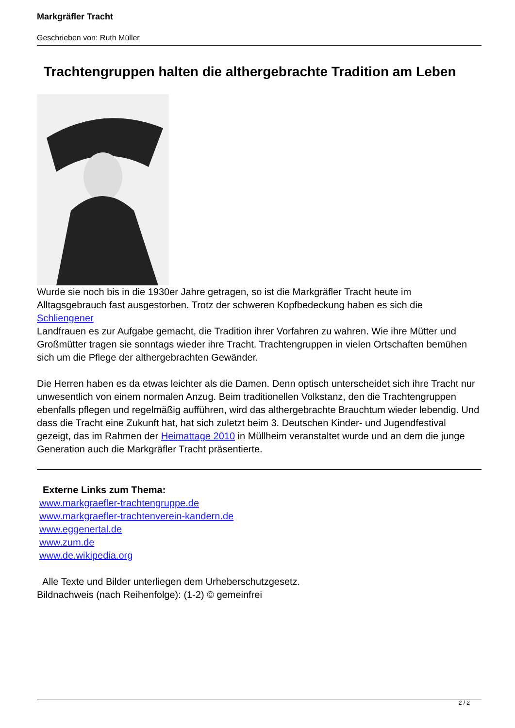Markgräfler Tracht
Geschrieben von: Ruth Müller
Trachtengruppen halten die althergebrachte Tradition am Leben
Wurde sie noch bis in die 1930er Jahre getragen, so ist die Markgräfler Tracht heute im Alltagsgebrauch fast ausgestorben. Trotz der schweren Kopfbedeckung haben es sich die Schliengener
Landfrauen es zur Aufgabe gemacht, die Tradition ihrer Vorfahren zu wahren. Wie ihre Mütter und Großmütter tragen sie sonntags wieder ihre Tracht. Trachtengruppen in vielen Ortschaften bemühen sich um die Pflege der althergebrachten Gewänder.
Die Herren haben es da etwas leichter als die Damen. Denn optisch unterscheidet sich ihre Tracht nur unwesentlich von einem normalen Anzug. Beim traditionellen Volkstanz, den die Trachtengruppen ebenfalls pflegen und regelmäßig aufführen, wird das althergebrachte Brauchtum wieder lebendig. Und dass die Tracht eine Zukunft hat, hat sich zuletzt beim 3. Deutschen Kinder- und Jugendfestival gezeigt, das im Rahmen der Heimattage 2010 in Müllheim veranstaltet wurde und an dem die junge Generation auch die Markgräfler Tracht präsentierte.
Externe Links zum Thema:
www.markgraefler-trachtengruppe.de
www.markgraefler-trachtenverein-kandern.de
www.eggenertal.de
www.zum.de
www.de.wikipedia.org
Alle Texte und Bilder unterliegen dem Urheberschutzgesetz.
Bildnachweis (nach Reihenfolge): (1-2) © gemeinfrei
2 / 2